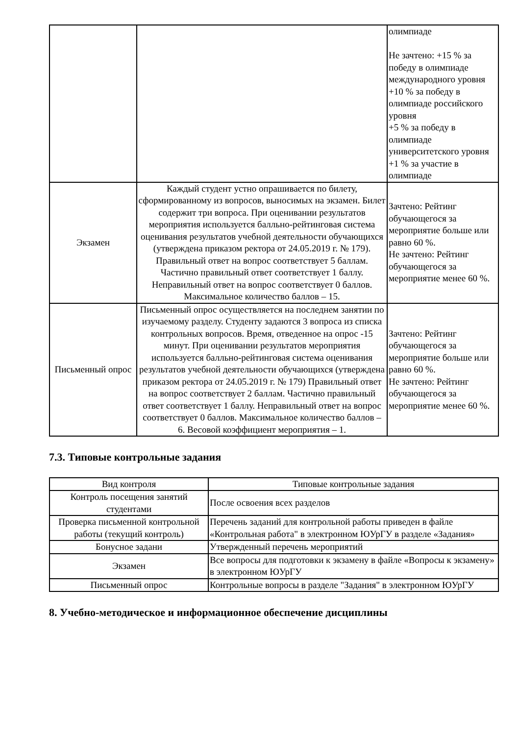| | | олимпиаде Не зачтено: +15 % за победу в олимпиаде международного уровня +10 % за победу в олимпиаде российского уровня +5 % за победу в олимпиаде университетского уровня +1 % за участие в олимпиаде |
| Экзамен | Каждый студент устно опрашивается по билету, сформированному из вопросов, выносимых на экзамен. Билет содержит три вопроса. При оценивании результатов мероприятия используется балльно-рейтинговая система оценивания результатов учебной деятельности обучающихся (утверждена приказом ректора от 24.05.2019 г. № 179). Правильный ответ на вопрос соответствует 5 баллам. Частично правильный ответ соответствует 1 баллу. Неправильный ответ на вопрос соответствует 0 баллов. Максимальное количество баллов – 15. | Зачтено: Рейтинг обучающегося за мероприятие больше или равно 60 %. Не зачтено: Рейтинг обучающегося за мероприятие менее 60 %. |
| Письменный опрос | Письменный опрос осуществляется на последнем занятии по изучаемому разделу. Студенту задаются 3 вопроса из списка контрольных вопросов. Время, отведенное на опрос -15 минут. При оценивании результатов мероприятия используется балльно-рейтинговая система оценивания результатов учебной деятельности обучающихся (утверждена приказом ректора от 24.05.2019 г. № 179) Правильный ответ на вопрос соответствует 2 баллам. Частично правильный ответ соответствует 1 баллу. Неправильный ответ на вопрос соответствует 0 баллов. Максимальное количество баллов – 6. Весовой коэффициент мероприятия – 1. | Зачтено: Рейтинг обучающегося за мероприятие больше или равно 60 %. Не зачтено: Рейтинг обучающегося за мероприятие менее 60 %. |
7.3. Типовые контрольные задания
| Вид контроля | Типовые контрольные задания |
| --- | --- |
| Контроль посещения занятий студентами | После освоения всех разделов |
| Проверка письменной контрольной работы (текущий контроль) | Перечень заданий для контрольной работы приведен в файле «Контрольная работа" в электронном ЮУрГУ в разделе «Задания» |
| Бонусное задани | Утвержденный перечень мероприятий |
| Экзамен | Все вопросы для подготовки к экзамену в файле «Вопросы к экзамену» в электронном ЮУрГУ |
| Письменный опрос | Контрольные вопросы в разделе "Задания" в электронном ЮУрГУ |
8. Учебно-методическое и информационное обеспечение дисциплины